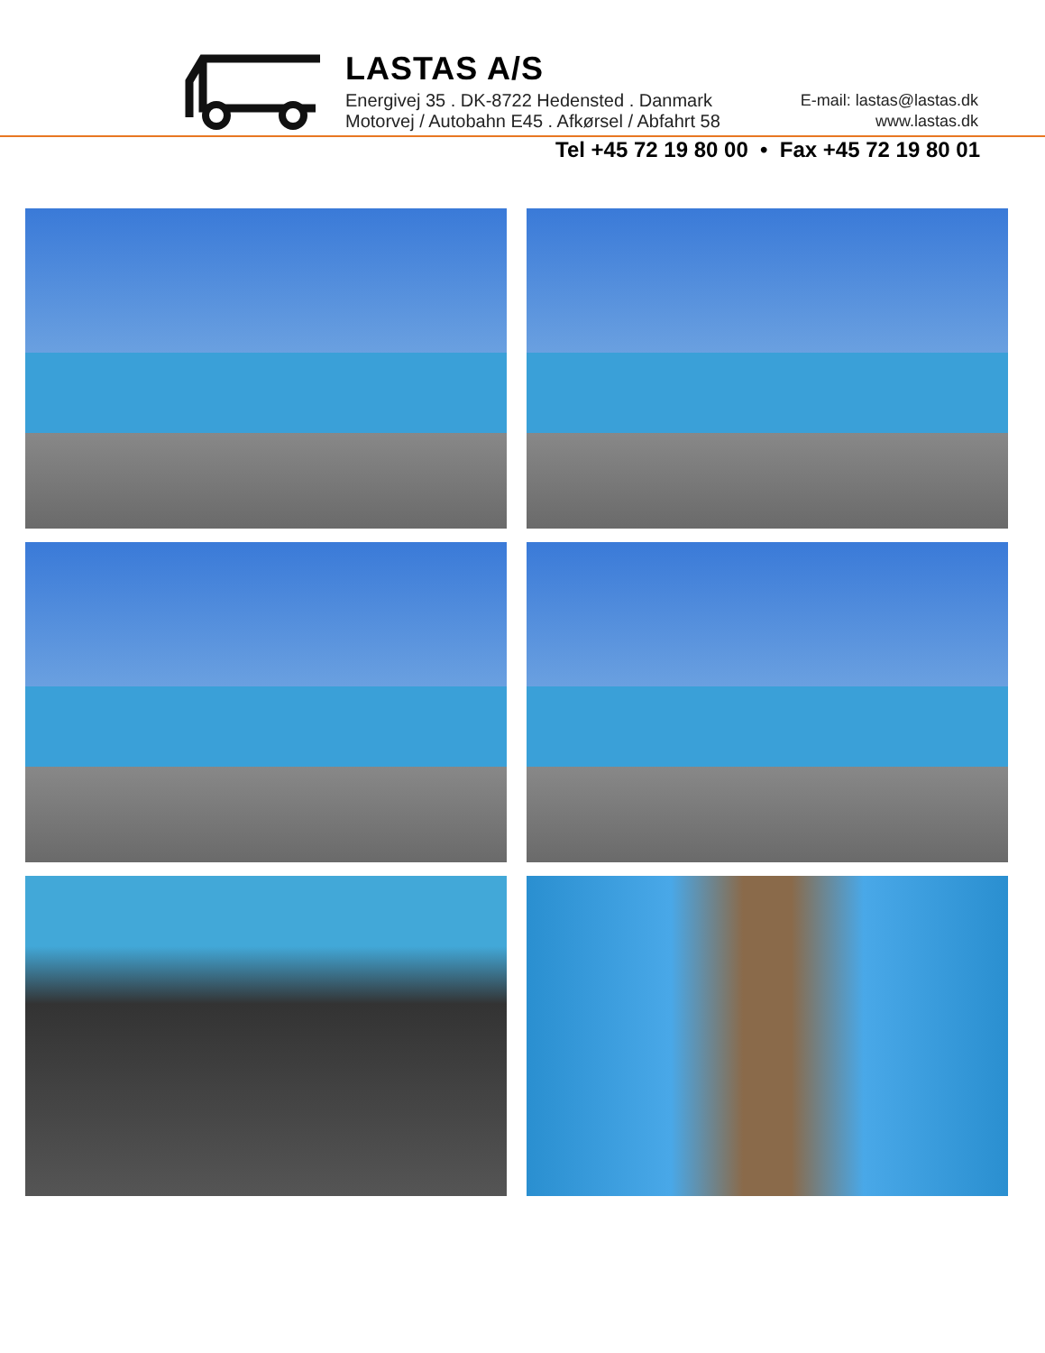LASTAS A/S
Energivej 35 . DK-8722 Hedensted . Danmark
Motorvej / Autobahn E45 . Afkørsel / Abfahrt 58
E-mail: lastas@lastas.dk
www.lastas.dk
Tel +45 72 19 80 00 • Fax +45 72 19 80 01